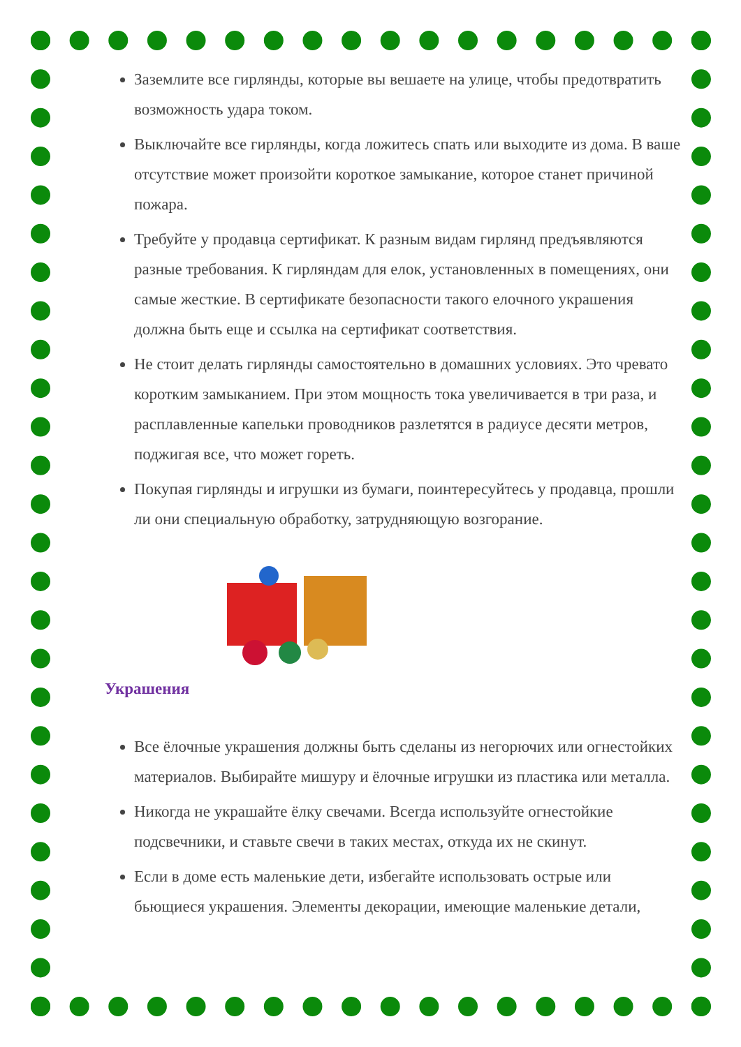Заземлите все гирлянды, которые вы вешаете на улице, чтобы предотвратить возможность удара током.
Выключайте все гирлянды, когда ложитесь спать или выходите из дома. В ваше отсутствие может произойти короткое замыкание, которое станет причиной пожара.
Требуйте у продавца сертификат. К разным видам гирлянд предъявляются разные требования. К гирляндам для елок, установленных в помещениях, они самые жесткие. В сертификате безопасности такого елочного украшения должна быть еще и ссылка на сертификат соответствия.
Не стоит делать гирлянды самостоятельно в домашних условиях. Это чревато коротким замыканием. При этом мощность тока увеличивается в три раза, и расплавленные капельки проводников разлетятся в радиусе десяти метров, поджигая все, что может гореть.
Покупая гирлянды и игрушки из бумаги, поинтересуйтесь у продавца, прошли ли они специальную обработку, затрудняющую возгорание.
Украшения
Все ёлочные украшения должны быть сделаны из негорючих или огнестойких материалов. Выбирайте мишуру и ёлочные игрушки из пластика или металла.
Никогда не украшайте ёлку свечами. Всегда используйте огнестойкие подсвечники, и ставьте свечи в таких местах, откуда их не скинут.
Если в доме есть маленькие дети, избегайте использовать острые или бьющиеся украшения. Элементы декорации, имеющие маленькие детали,